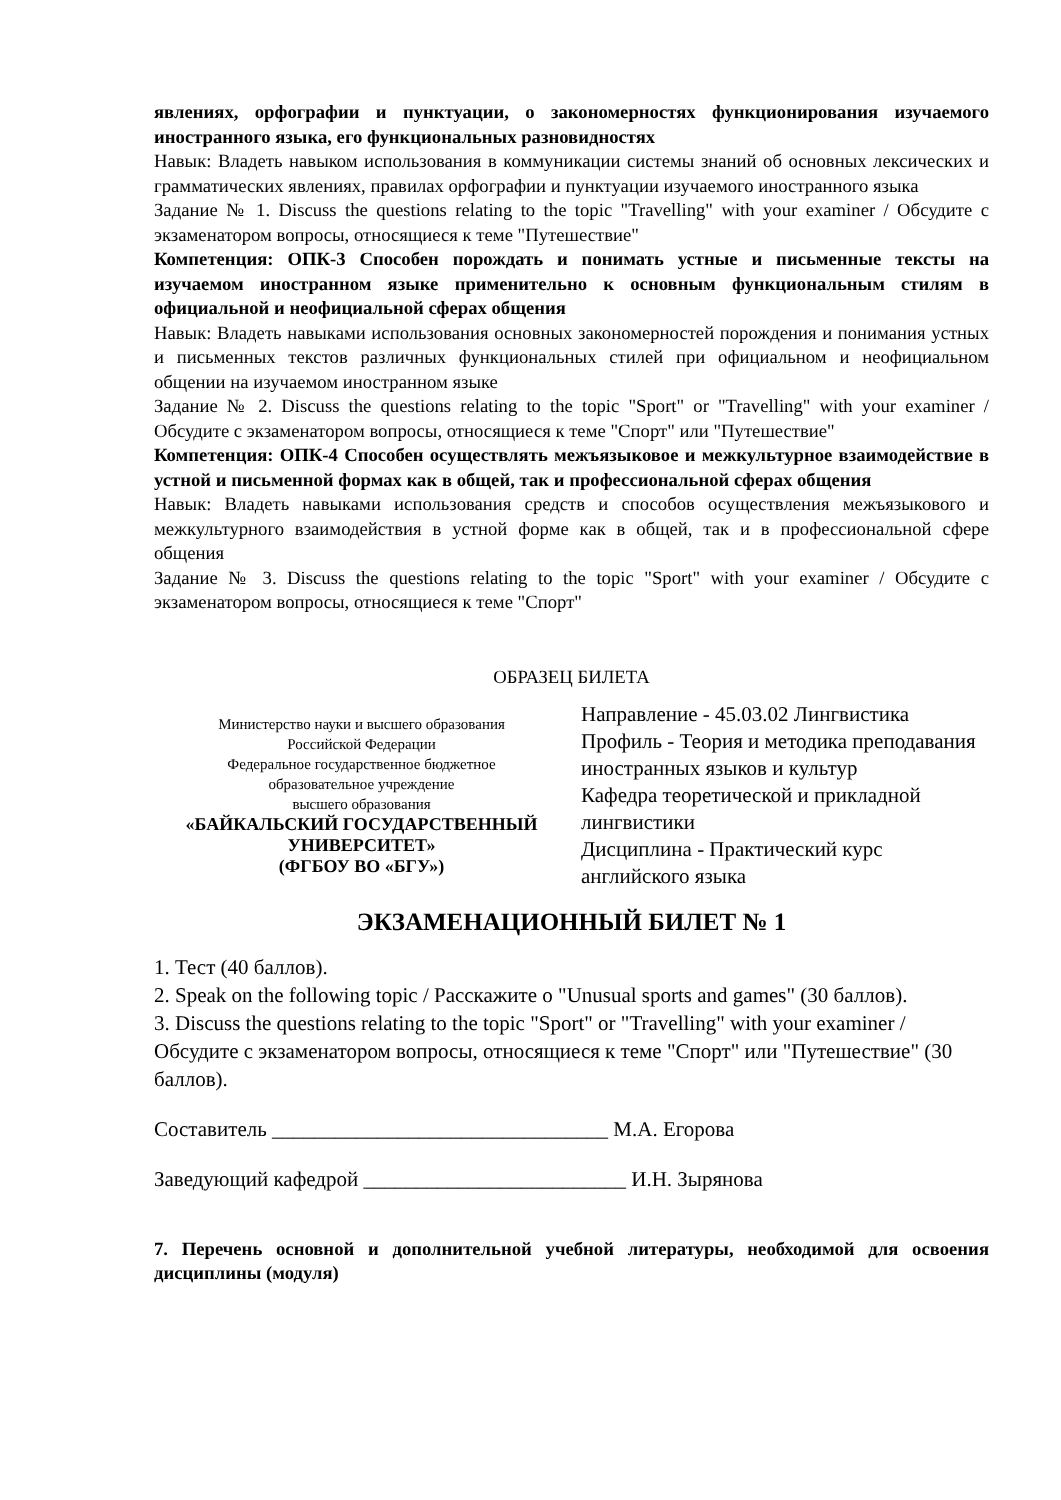явлениях, орфографии и пунктуации, о закономерностях функционирования изучаемого иностранного языка, его функциональных разновидностях
Навык: Владеть навыком использования в коммуникации системы знаний об основных лексических и грамматических явлениях, правилах орфографии и пунктуации изучаемого иностранного языка
Задание № 1. Discuss the questions relating to the topic "Travelling" with your examiner / Обсудите с экзаменатором вопросы, относящиеся к теме "Путешествие"
Компетенция: ОПК-3 Способен порождать и понимать устные и письменные тексты на изучаемом иностранном языке применительно к основным функциональным стилям в официальной и неофициальной сферах общения
Навык: Владеть навыками использования основных закономерностей порождения и понимания устных и письменных текстов различных функциональных стилей при официальном и неофициальном общении на изучаемом иностранном языке
Задание № 2. Discuss the questions relating to the topic "Sport" or "Travelling" with your examiner / Обсудите с экзаменатором вопросы, относящиеся к теме "Спорт" или "Путешествие"
Компетенция: ОПК-4 Способен осуществлять межъязыковое и межкультурное взаимодействие в устной и письменной формах как в общей, так и профессиональной сферах общения
Навык: Владеть навыками использования средств и способов осуществления межъязыкового и межкультурного взаимодействия в устной форме как в общей, так и в профессиональной сфере общения
Задание № 3. Discuss the questions relating to the topic "Sport" with your examiner / Обсудите с экзаменатором вопросы, относящиеся к теме "Спорт"
ОБРАЗЕЦ БИЛЕТА
| Министерство науки и высшего образования Российской Федерации Федеральное государственное бюджетное образовательное учреждение высшего образования «БАЙКАЛЬСКИЙ ГОСУДАРСТВЕННЫЙ УНИВЕРСИТЕТ» (ФГБОУ ВО «БГУ») | Направление - 45.03.02 Лингвистика Профиль - Теория и методика преподавания иностранных языков и культур Кафедра теоретической и прикладной лингвистики Дисциплина - Практический курс английского языка |
ЭКЗАМЕНАЦИОННЫЙ БИЛЕТ № 1
1. Тест (40 баллов).
2. Speak on the following topic / Расскажите о "Unusual sports and games" (30 баллов).
3. Discuss the questions relating to the topic "Sport" or "Travelling" with your examiner / Обсудите с экзаменатором вопросы, относящиеся к теме "Спорт" или "Путешествие" (30 баллов).
Составитель ________________________________ М.А. Егорова
Заведующий кафедрой _________________________ И.Н. Зырянова
7. Перечень основной и дополнительной учебной литературы, необходимой для освоения дисциплины (модуля)